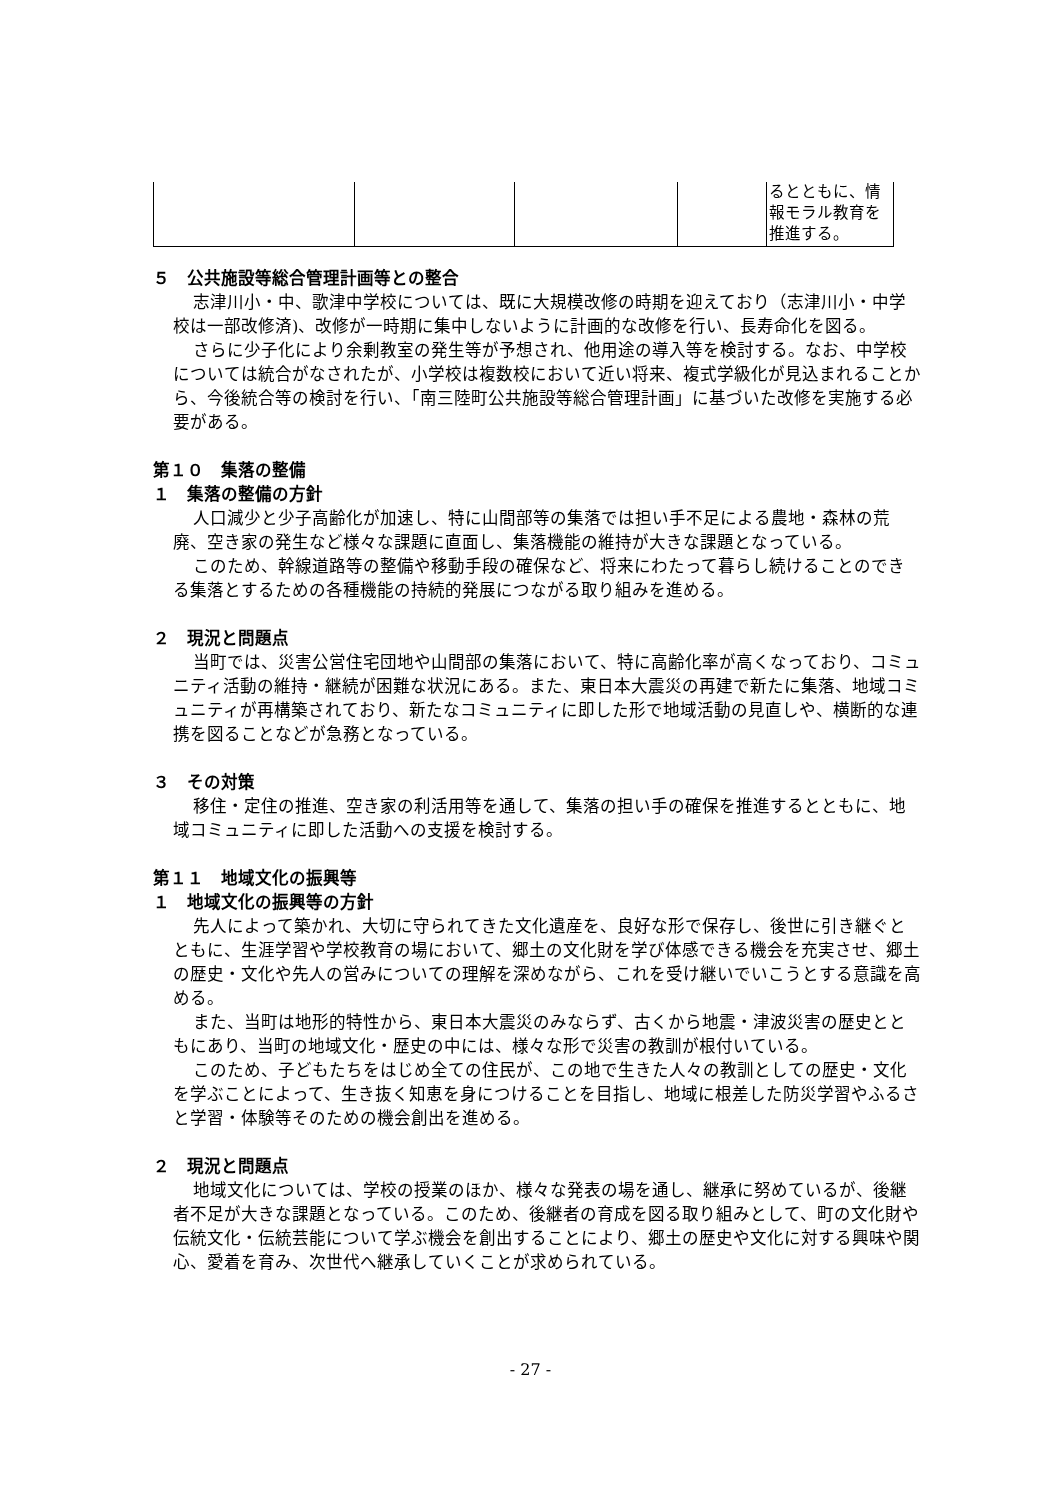| | | | | るとともに、情報モラル教育を推進する。 |
５　公共施設等総合管理計画等との整合
志津川小・中、歌津中学校については、既に大規模改修の時期を迎えており（志津川小・中学校は一部改修済)、改修が一時期に集中しないように計画的な改修を行い、長寿命化を図る。
さらに少子化により余剰教室の発生等が予想され、他用途の導入等を検討する。なお、中学校については統合がなされたが、小学校は複数校において近い将来、複式学級化が見込まれることから、今後統合等の検討を行い、「南三陸町公共施設等総合管理計画」に基づいた改修を実施する必要がある。
第１０　集落の整備
１　集落の整備の方針
人口減少と少子高齢化が加速し、特に山間部等の集落では担い手不足による農地・森林の荒廃、空き家の発生など様々な課題に直面し、集落機能の維持が大きな課題となっている。
このため、幹線道路等の整備や移動手段の確保など、将来にわたって暮らし続けることのできる集落とするための各種機能の持続的発展につながる取り組みを進める。
２　現況と問題点
当町では、災害公営住宅団地や山間部の集落において、特に高齢化率が高くなっており、コミュニティ活動の維持・継続が困難な状況にある。また、東日本大震災の再建で新たに集落、地域コミュニティが再構築されており、新たなコミュニティに即した形で地域活動の見直しや、横断的な連携を図ることなどが急務となっている。
３　その対策
移住・定住の推進、空き家の利活用等を通して、集落の担い手の確保を推進するとともに、地域コミュニティに即した活動への支援を検討する。
第１１　地域文化の振興等
１　地域文化の振興等の方針
先人によって築かれ、大切に守られてきた文化遺産を、良好な形で保存し、後世に引き継ぐとともに、生涯学習や学校教育の場において、郷土の文化財を学び体感できる機会を充実させ、郷土の歴史・文化や先人の営みについての理解を深めながら、これを受け継いでいこうとする意識を高める。
また、当町は地形的特性から、東日本大震災のみならず、古くから地震・津波災害の歴史とともにあり、当町の地域文化・歴史の中には、様々な形で災害の教訓が根付いている。
このため、子どもたちをはじめ全ての住民が、この地で生きた人々の教訓としての歴史・文化を学ぶことによって、生き抜く知恵を身につけることを目指し、地域に根差した防災学習やふるさと学習・体験等そのための機会創出を進める。
２　現況と問題点
地域文化については、学校の授業のほか、様々な発表の場を通し、継承に努めているが、後継者不足が大きな課題となっている。このため、後継者の育成を図る取り組みとして、町の文化財や伝統文化・伝統芸能について学ぶ機会を創出することにより、郷土の歴史や文化に対する興味や関心、愛着を育み、次世代へ継承していくことが求められている。
- 27 -